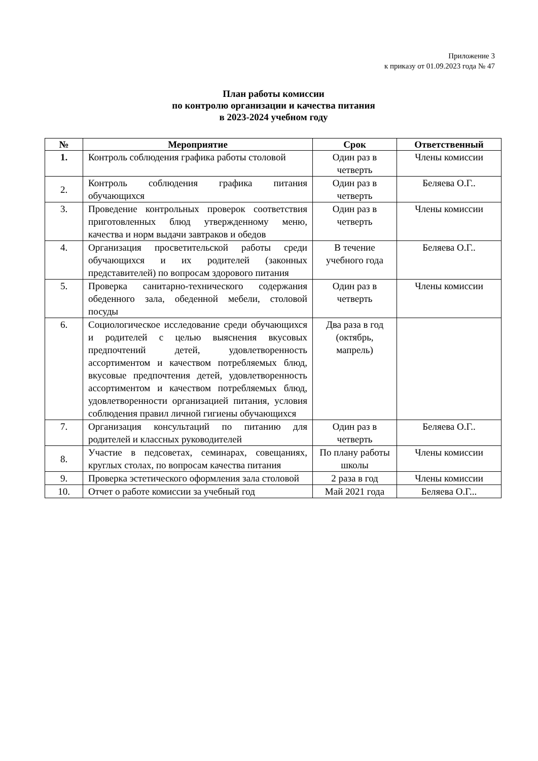Приложение 3
к приказу от 01.09.2023 года № 47
План работы комиссии
по контролю организации и качества питания
в 2023-2024 учебном году
| № | Мероприятие | Срок | Ответственный |
| --- | --- | --- | --- |
| 1. | Контроль соблюдения графика работы столовой | Один раз в четверть | Члены комиссии |
| 2. | Контроль соблюдения графика питания обучающихся | Один раз в четверть | Беляева О.Г.. |
| 3. | Проведение контрольных проверок соответствия приготовленных блюд утвержденному меню, качества и норм выдачи завтраков и обедов | Один раз в четверть | Члены комиссии |
| 4. | Организация просветительской работы среди обучающихся и их родителей (законных представителей) по вопросам здорового питания | В течение учебного года | Беляева О.Г.. |
| 5. | Проверка санитарно-технического содержания обеденного зала, обеденной мебели, столовой посуды | Один раз в четверть | Члены комиссии |
| 6. | Социологическое исследование среди обучающихся и родителей с целью выяснения вкусовых предпочтений детей, удовлетворенность ассортиментом и качеством потребляемых блюд, вкусовые предпочтения детей, удовлетворенность ассортиментом и качеством потребляемых блюд, удовлетворенности организацией питания, условия соблюдения правил личной гигиены обучающихся | Два раза в год (октябрь, мапрель) | |
| 7. | Организация консультаций по питанию для родителей и классных руководителей | Один раз в четверть | Беляева О.Г.. |
| 8. | Участие в педсоветах, семинарах, совещаниях, круглых столах, по вопросам качества питания | По плану работы школы | Члены комиссии |
| 9. | Проверка эстетического оформления зала столовой | 2 раза в год | Члены комиссии |
| 10. | Отчет о работе комиссии за учебный год | Май 2021 года | Беляева О.Г... |